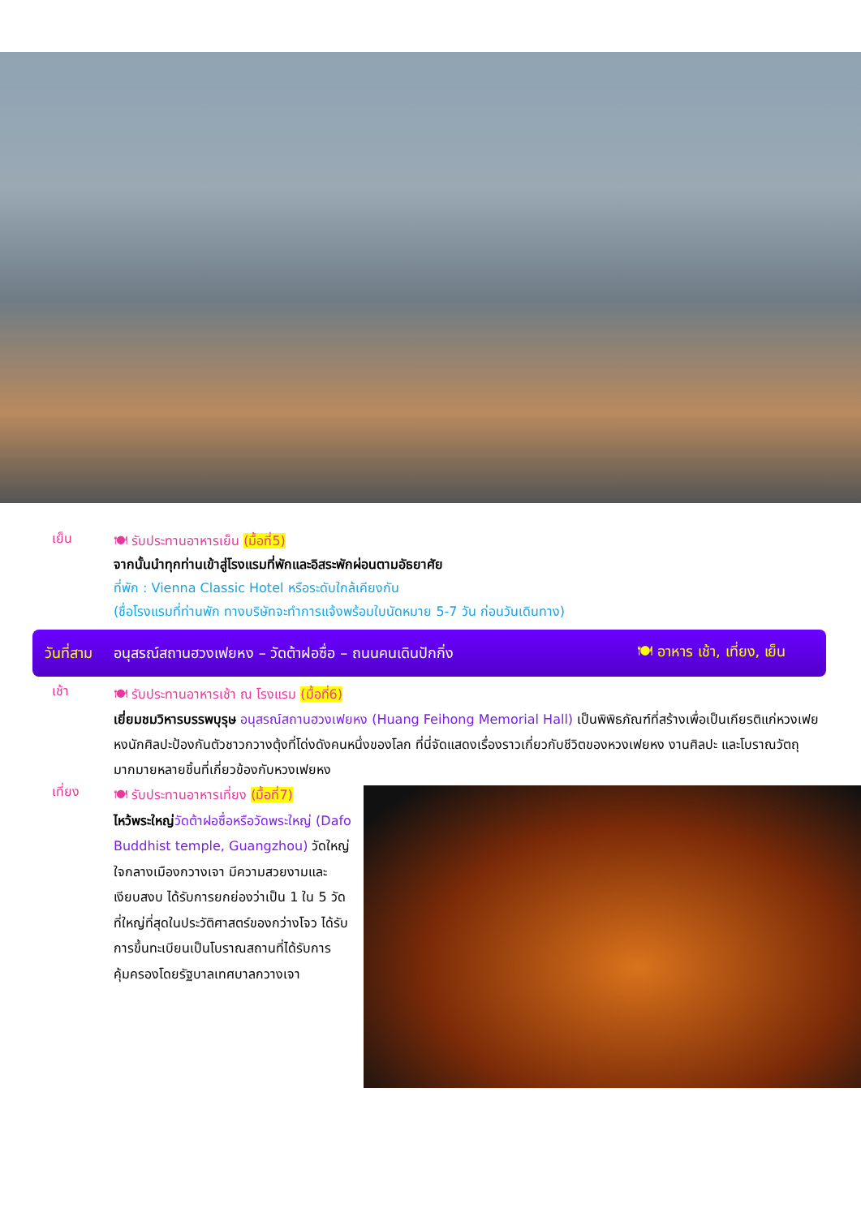เย็น
🍽 รับประทานอาหารเย็น (มื้อที่5)
จากนั้นนำทุกท่านเข้าสู่โรงแรมที่พักและอิสระพักผ่อนตามอัธยาศัย
ที่พัก : Vienna Classic Hotel หรือระดับใกล้เคียงกัน
(ชื่อโรงแรมที่ท่านพัก ทางบริษัทจะทำการแจ้งพร้อมใบนัดหมาย 5-7 วัน ก่อนวันเดินทาง)
วันที่สาม อนุสรณ์สถานฮวงเฟยหง – วัดต้าฝอซื่อ – ถนนคนเดินปักกิ่ง 🍽 อาหาร เช้า, เที่ยง, เย็น
เช้า
🍽 รับประทานอาหารเช้า ณ โรงแรม (มื้อที่6)
เยี่ยมชมวิหารบรรพบุรุษ อนุสรณ์สถานฮวงเฟยหง (Huang Feihong Memorial Hall) เป็นพิพิธภัณฑ์ที่สร้างเพื่อเป็นเกียรติแก่หวงเฟยหงนักศิลปะป้องกันตัวชาวกวางตุ้งที่โด่งดังคนหนึ่งของโลก ที่นี่จัดแสดงเรื่องราวเกี่ยวกับชีวิตของหวงเฟยหง งานศิลปะ และโบราณวัตถุมากมายหลายชิ้นที่เกี่ยวข้องกับหวงเฟยหง
เที่ยง
🍽 รับประทานอาหารเที่ยง (มื้อที่7)
ไหว้พระใหญ่วัดต้าฝอซื่อหรือวัดพระใหญ่ (Dafo Buddhist temple, Guangzhou) วัดใหญ่ใจกลางเมืองกวางเจา มีความสวยงามและเงียบสงบ ได้รับการยกย่องว่าเป็น 1 ใน 5 วัดที่ใหญ่ที่สุดในประวัติศาสตร์ของกว่างโจว ได้รับการขึ้นทะเบียนเป็นโบราณสถานที่ได้รับการคุ้มครองโดยรัฐบาลเทศบาลกวางเจา